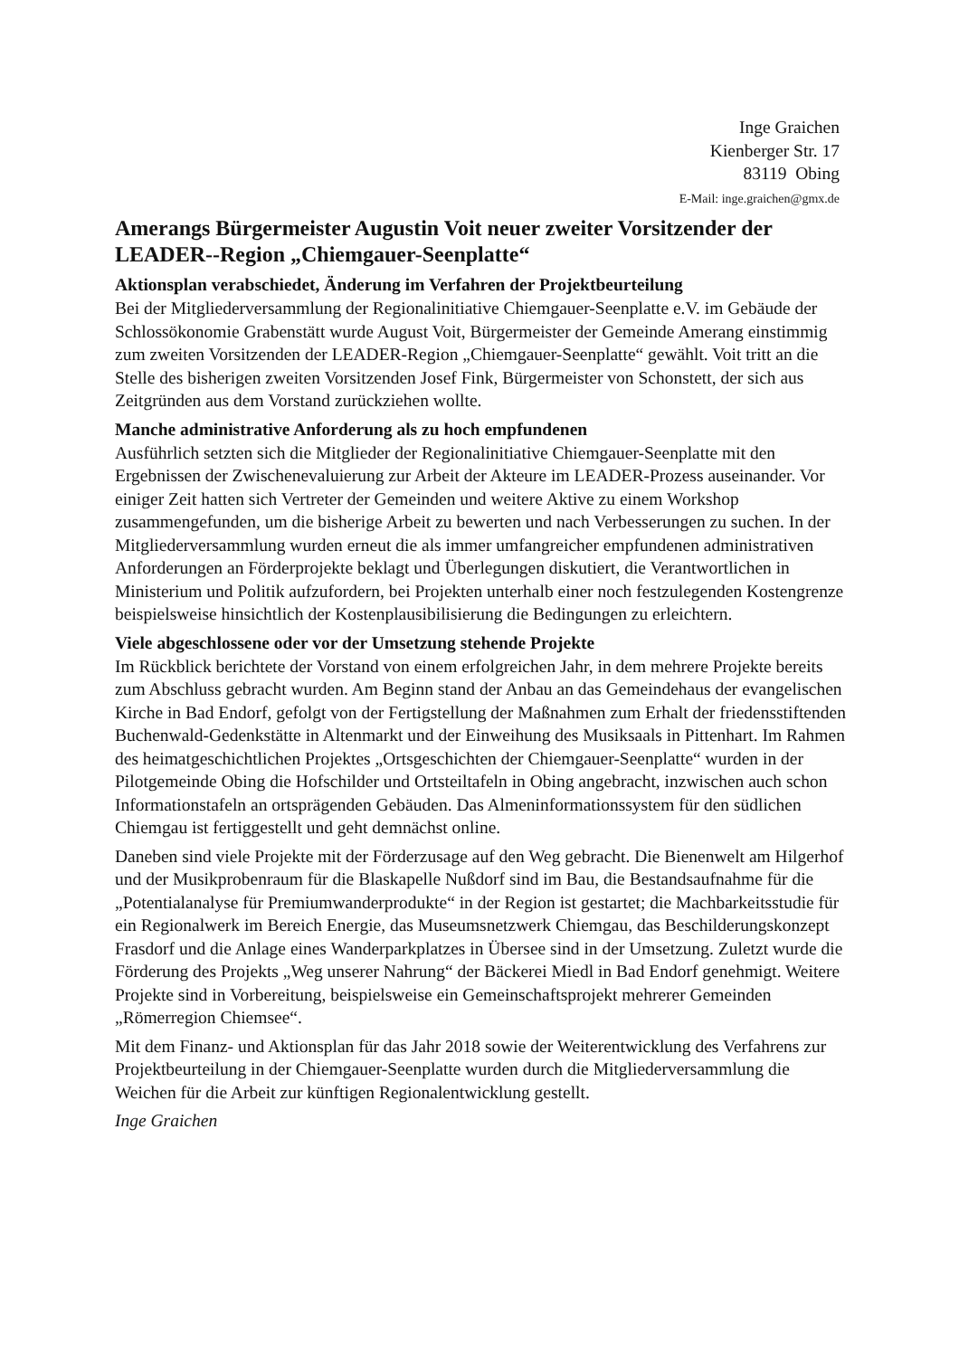Inge Graichen
Kienberger Str. 17
83119 Obing
E-Mail: inge.graichen@gmx.de
Amerangs Bürgermeister Augustin Voit neuer zweiter Vorsitzender der LEADER--Region „Chiemgauer-Seenplatte“
Aktionsplan verabschiedet, Änderung im Verfahren der Projektbeurteilung
Bei der Mitgliederversammlung der Regionalinitiative Chiemgauer-Seenplatte e.V. im Gebäude der Schlossökonomie Grabenstätt wurde August Voit, Bürgermeister der Gemeinde Amerang einstimmig zum zweiten Vorsitzenden der LEADER-Region „Chiemgauer-Seenplatte“ gewählt. Voit tritt an die Stelle des bisherigen zweiten Vorsitzenden Josef Fink, Bürgermeister von Schonstett, der sich aus Zeitgründen aus dem Vorstand zurückziehen wollte.
Manche administrative Anforderung als zu hoch empfundenen
Ausführlich setzten sich die Mitglieder der Regionalinitiative Chiemgauer-Seenplatte mit den Ergebnissen der Zwischenevaluierung zur Arbeit der Akteure im LEADER-Prozess auseinander. Vor einiger Zeit hatten sich Vertreter der Gemeinden und weitere Aktive zu einem Workshop zusammengefunden, um die bisherige Arbeit zu bewerten und nach Verbesserungen zu suchen. In der Mitgliederversammlung wurden erneut die als immer umfangreicher empfundenen administrativen Anforderungen an Förderprojekte beklagt und Überlegungen diskutiert, die Verantwortlichen in Ministerium und Politik aufzufordern, bei Projekten unterhalb einer noch festzulegenden Kostengrenze beispielsweise hinsichtlich der Kostenplausibilisierung die Bedingungen zu erleichtern.
Viele abgeschlossene oder vor der Umsetzung stehende Projekte
Im Rückblick berichtete der Vorstand von einem erfolgreichen Jahr, in dem mehrere Projekte bereits zum Abschluss gebracht wurden. Am Beginn stand der Anbau an das Gemeindehaus der evangelischen Kirche in Bad Endorf, gefolgt von der Fertigstellung der Maßnahmen zum Erhalt der friedensstiftenden Buchenwald-Gedenkstätte in Altenmarkt und der Einweihung des Musiksaals in Pittenhart. Im Rahmen des heimatgeschichtlichen Projektes „Ortsgeschichten der Chiemgauer-Seenplatte“ wurden in der Pilotgemeinde Obing die Hofschilder und Ortsteiltafeln in Obing angebracht, inzwischen auch schon Informationstafeln an ortsprägenden Gebäuden. Das Almeninformationssystem für den südlichen Chiemgau ist fertiggestellt und geht demnächst online.
Daneben sind viele Projekte mit der Förderzusage auf den Weg gebracht. Die Bienenwelt am Hilgerhof und der Musikprobenraum für die Blaskapelle Nußdorf sind im Bau, die Bestandsaufnahme für die „Potentialanalyse für Premiumwanderprodukte“ in der Region ist gestartet; die Machbarkeitsstudie für ein Regionalwerk im Bereich Energie, das Museumsnetzwerk Chiemgau, das Beschilderungskonzept Frasdorf und die Anlage eines Wanderparkplatzes in Übersee sind in der Umsetzung. Zuletzt wurde die Förderung des Projekts „Weg unserer Nahrung“ der Bäckerei Miedl in Bad Endorf genehmigt. Weitere Projekte sind in Vorbereitung, beispielsweise ein Gemeinschaftsprojekt mehrerer Gemeinden „Römerregion Chiemsee“.
Mit dem Finanz- und Aktionsplan für das Jahr 2018 sowie der Weiterentwicklung des Verfahrens zur Projektbeurteilung in der Chiemgauer-Seenplatte wurden durch die Mitgliederversammlung die Weichen für die Arbeit zur künftigen Regionalentwicklung gestellt.
Inge Graichen